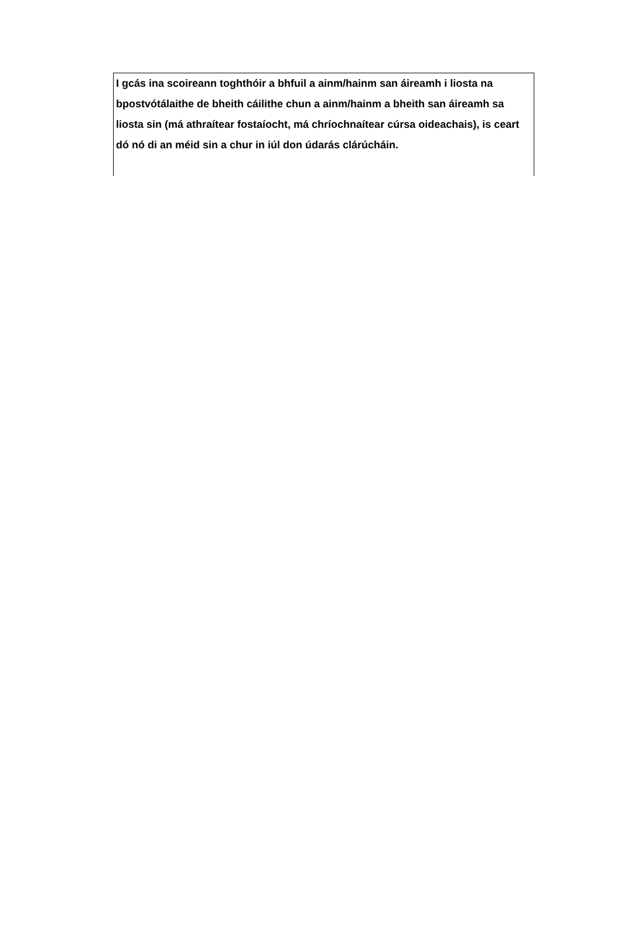I gcás ina scoireann toghthóir a bhfuil a ainm/hainm san áireamh i liosta na bpostvótálaithe de bheith cáilithe chun a ainm/hainm a bheith san áireamh sa liosta sin (má athraítear fostaíocht, má chríochnaítear cúrsa oideachais), is ceart dó nó di an méid sin a chur in iúl don údarás clárúcháin.